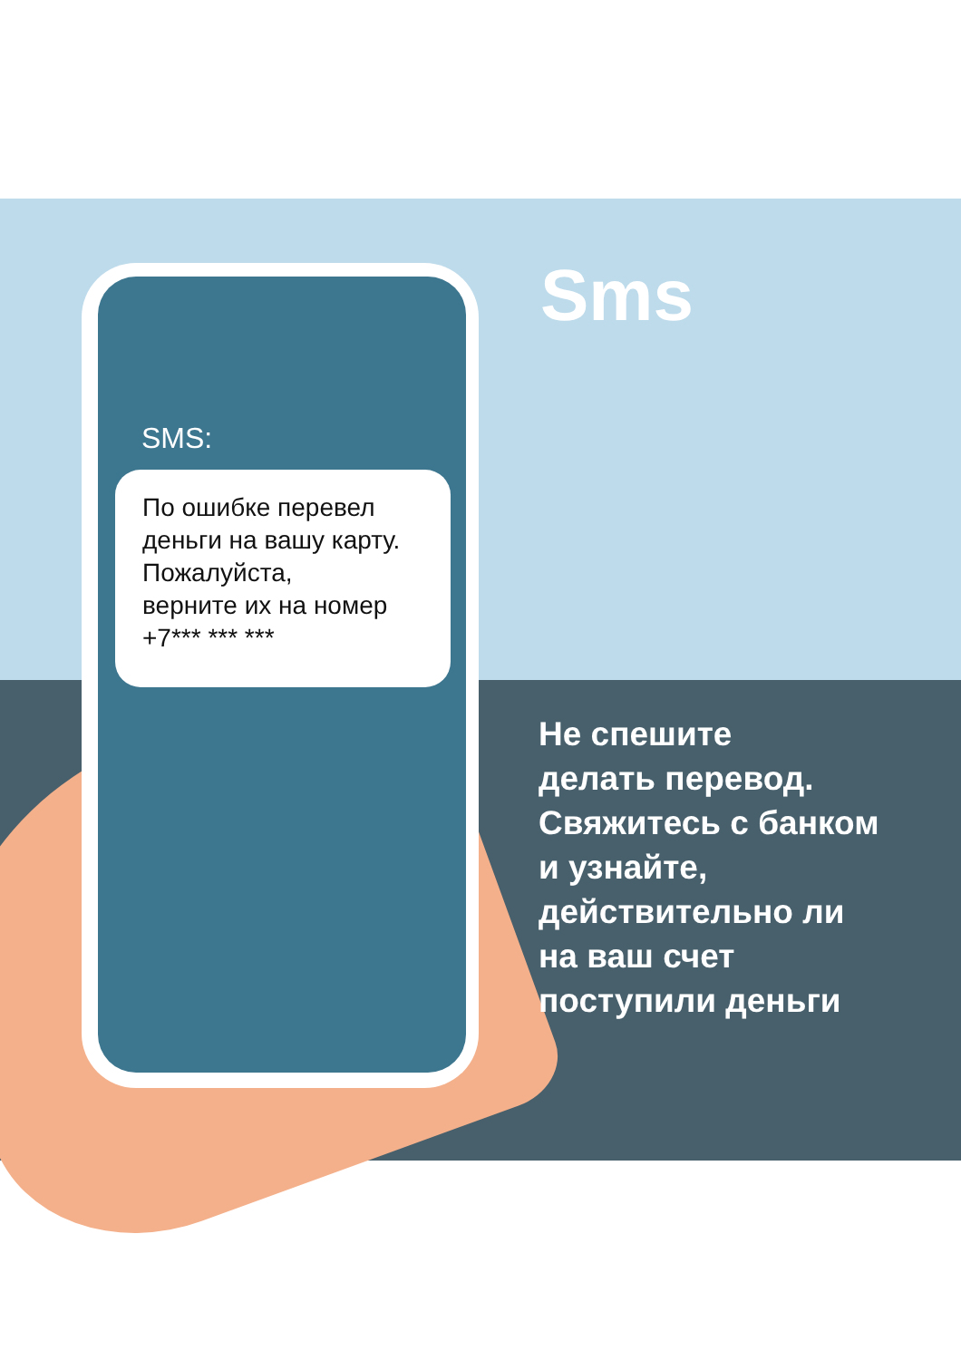SMS:
По ошибке перевел деньги на вашу карту. Пожалуйста,
верните их на номер
+7*** *** ***
Sms
Не спешите
делать перевод.
Свяжитесь с банком
и узнайте,
действительно ли
на ваш счет
поступили деньги